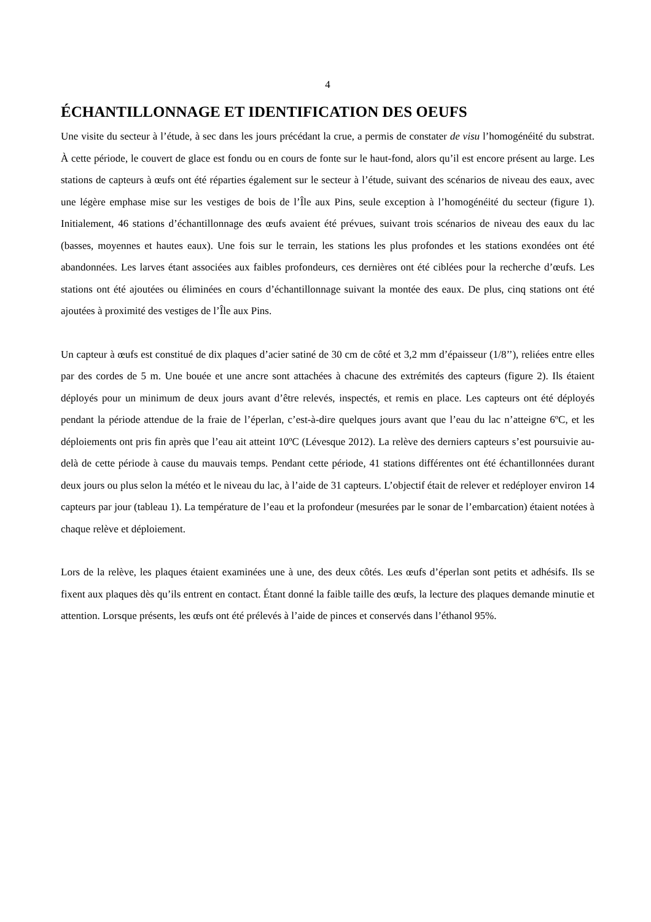4
ÉCHANTILLONNAGE ET IDENTIFICATION DES OEUFS
Une visite du secteur à l’étude, à sec dans les jours précédant la crue, a permis de constater de visu l’homogénéité du substrat. À cette période, le couvert de glace est fondu ou en cours de fonte sur le haut-fond, alors qu’il est encore présent au large. Les stations de capteurs à œufs ont été réparties également sur le secteur à l’étude, suivant des scénarios de niveau des eaux, avec une légère emphase mise sur les vestiges de bois de l’Île aux Pins, seule exception à l’homogénéité du secteur (figure 1). Initialement, 46 stations d’échantillonnage des œufs avaient été prévues, suivant trois scénarios de niveau des eaux du lac (basses, moyennes et hautes eaux). Une fois sur le terrain, les stations les plus profondes et les stations exondées ont été abandonnées. Les larves étant associées aux faibles profondeurs, ces dernières ont été ciblées pour la recherche d’œufs. Les stations ont été ajoutées ou éliminées en cours d’échantillonnage suivant la montée des eaux. De plus, cinq stations ont été ajoutées à proximité des vestiges de l’Île aux Pins.
Un capteur à œufs est constitué de dix plaques d’acier satiné de 30 cm de côté et 3,2 mm d’épaisseur (1/8’’), reliées entre elles par des cordes de 5 m. Une bouée et une ancre sont attachées à chacune des extrémités des capteurs (figure 2). Ils étaient déployés pour un minimum de deux jours avant d’être relevés, inspectés, et remis en place. Les capteurs ont été déployés pendant la période attendue de la fraie de l’éperlan, c’est-à-dire quelques jours avant que l’eau du lac n’atteigne 6ºC, et les déploiements ont pris fin après que l’eau ait atteint 10ºC (Lévesque 2012). La relève des derniers capteurs s’est poursuivie au-delà de cette période à cause du mauvais temps. Pendant cette période, 41 stations différentes ont été échantillonnées durant deux jours ou plus selon la météo et le niveau du lac, à l’aide de 31 capteurs. L’objectif était de relever et redéployer environ 14 capteurs par jour (tableau 1). La température de l’eau et la profondeur (mesurées par le sonar de l’embarcation) étaient notées à chaque relève et déploiement.
Lors de la relève, les plaques étaient examinées une à une, des deux côtés. Les œufs d’éperlan sont petits et adhésifs. Ils se fixent aux plaques dès qu’ils entrent en contact. Étant donné la faible taille des œufs, la lecture des plaques demande minutie et attention. Lorsque présents, les œufs ont été prélevés à l’aide de pinces et conservés dans l’éthanol 95%.